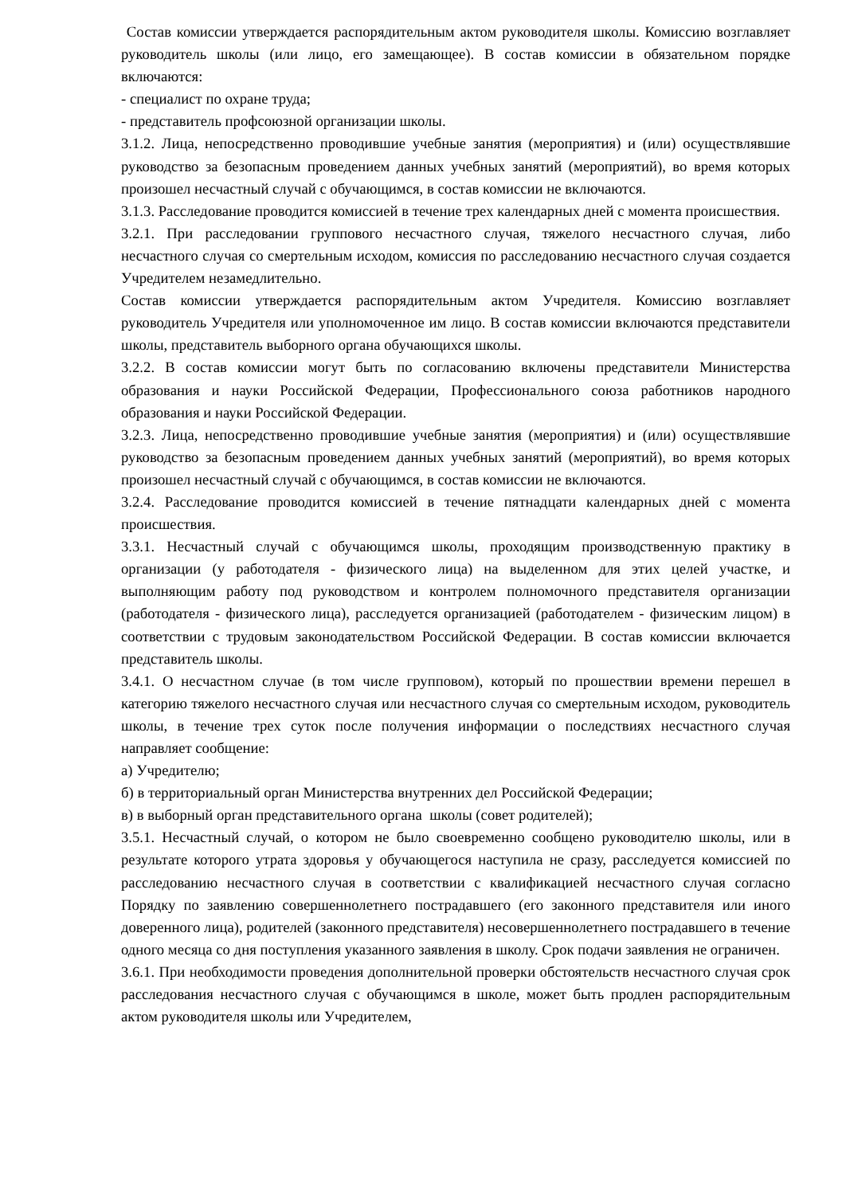Состав комиссии утверждается распорядительным актом руководителя школы. Комиссию возглавляет руководитель школы (или лицо, его замещающее). В состав комиссии в обязательном порядке включаются:
- специалист по охране труда;
- представитель профсоюзной организации школы.
3.1.2. Лица, непосредственно проводившие учебные занятия (мероприятия) и (или) осуществлявшие руководство за безопасным проведением данных учебных занятий (мероприятий), во время которых произошел несчастный случай с обучающимся, в состав комиссии не включаются.
3.1.3. Расследование проводится комиссией в течение трех календарных дней с момента происшествия.
3.2.1. При расследовании группового несчастного случая, тяжелого несчастного случая, либо несчастного случая со смертельным исходом, комиссия по расследованию несчастного случая создается Учредителем незамедлительно.
Состав комиссии утверждается распорядительным актом Учредителя. Комиссию возглавляет руководитель Учредителя или уполномоченное им лицо. В состав комиссии включаются представители школы, представитель выборного органа обучающихся школы.
3.2.2. В состав комиссии могут быть по согласованию включены представители Министерства образования и науки Российской Федерации, Профессионального союза работников народного образования и науки Российской Федерации.
3.2.3. Лица, непосредственно проводившие учебные занятия (мероприятия) и (или) осуществлявшие руководство за безопасным проведением данных учебных занятий (мероприятий), во время которых произошел несчастный случай с обучающимся, в состав комиссии не включаются.
3.2.4. Расследование проводится комиссией в течение пятнадцати календарных дней с момента происшествия.
3.3.1. Несчастный случай с обучающимся школы, проходящим производственную практику в организации (у работодателя - физического лица) на выделенном для этих целей участке, и выполняющим работу под руководством и контролем полномочного представителя организации (работодателя - физического лица), расследуется организацией (работодателем - физическим лицом) в соответствии с трудовым законодательством Российской Федерации. В состав комиссии включается представитель школы.
3.4.1. О несчастном случае (в том числе групповом), который по прошествии времени перешел в категорию тяжелого несчастного случая или несчастного случая со смертельным исходом, руководитель школы, в течение трех суток после получения информации о последствиях несчастного случая направляет сообщение:
а) Учредителю;
б) в территориальный орган Министерства внутренних дел Российской Федерации;
в) в выборный орган представительного органа школы (совет родителей);
3.5.1. Несчастный случай, о котором не было своевременно сообщено руководителю школы, или в результате которого утрата здоровья у обучающегося наступила не сразу, расследуется комиссией по расследованию несчастного случая в соответствии с квалификацией несчастного случая согласно Порядку по заявлению совершеннолетнего пострадавшего (его законного представителя или иного доверенного лица), родителей (законного представителя) несовершеннолетнего пострадавшего в течение одного месяца со дня поступления указанного заявления в школу. Срок подачи заявления не ограничен.
3.6.1. При необходимости проведения дополнительной проверки обстоятельств несчастного случая срок расследования несчастного случая с обучающимся в школе, может быть продлен распорядительным актом руководителя школы или Учредителем,